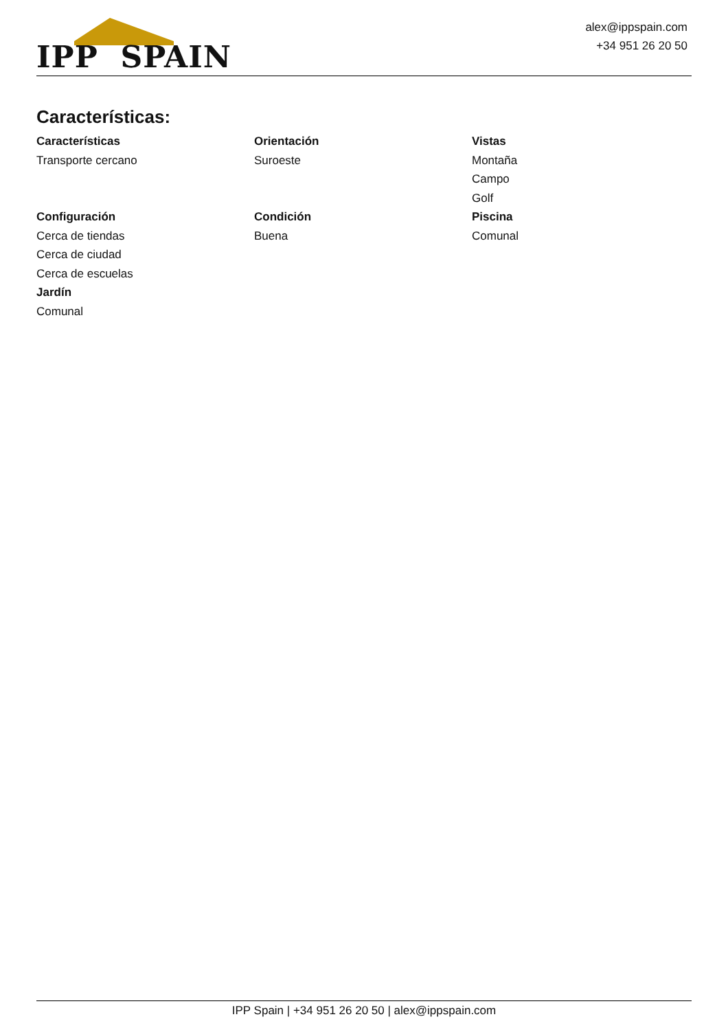IPP SPAIN
alex@ippspain.com
+34 951 26 20 50
Características:
Características
Transporte cercano
Orientación
Suroeste
Vistas
Montaña
Campo
Golf
Configuración
Cerca de tiendas
Cerca de ciudad
Cerca de escuelas
Jardín
Comunal
Condición
Buena
Piscina
Comunal
IPP Spain | +34 951 26 20 50 | alex@ippspain.com